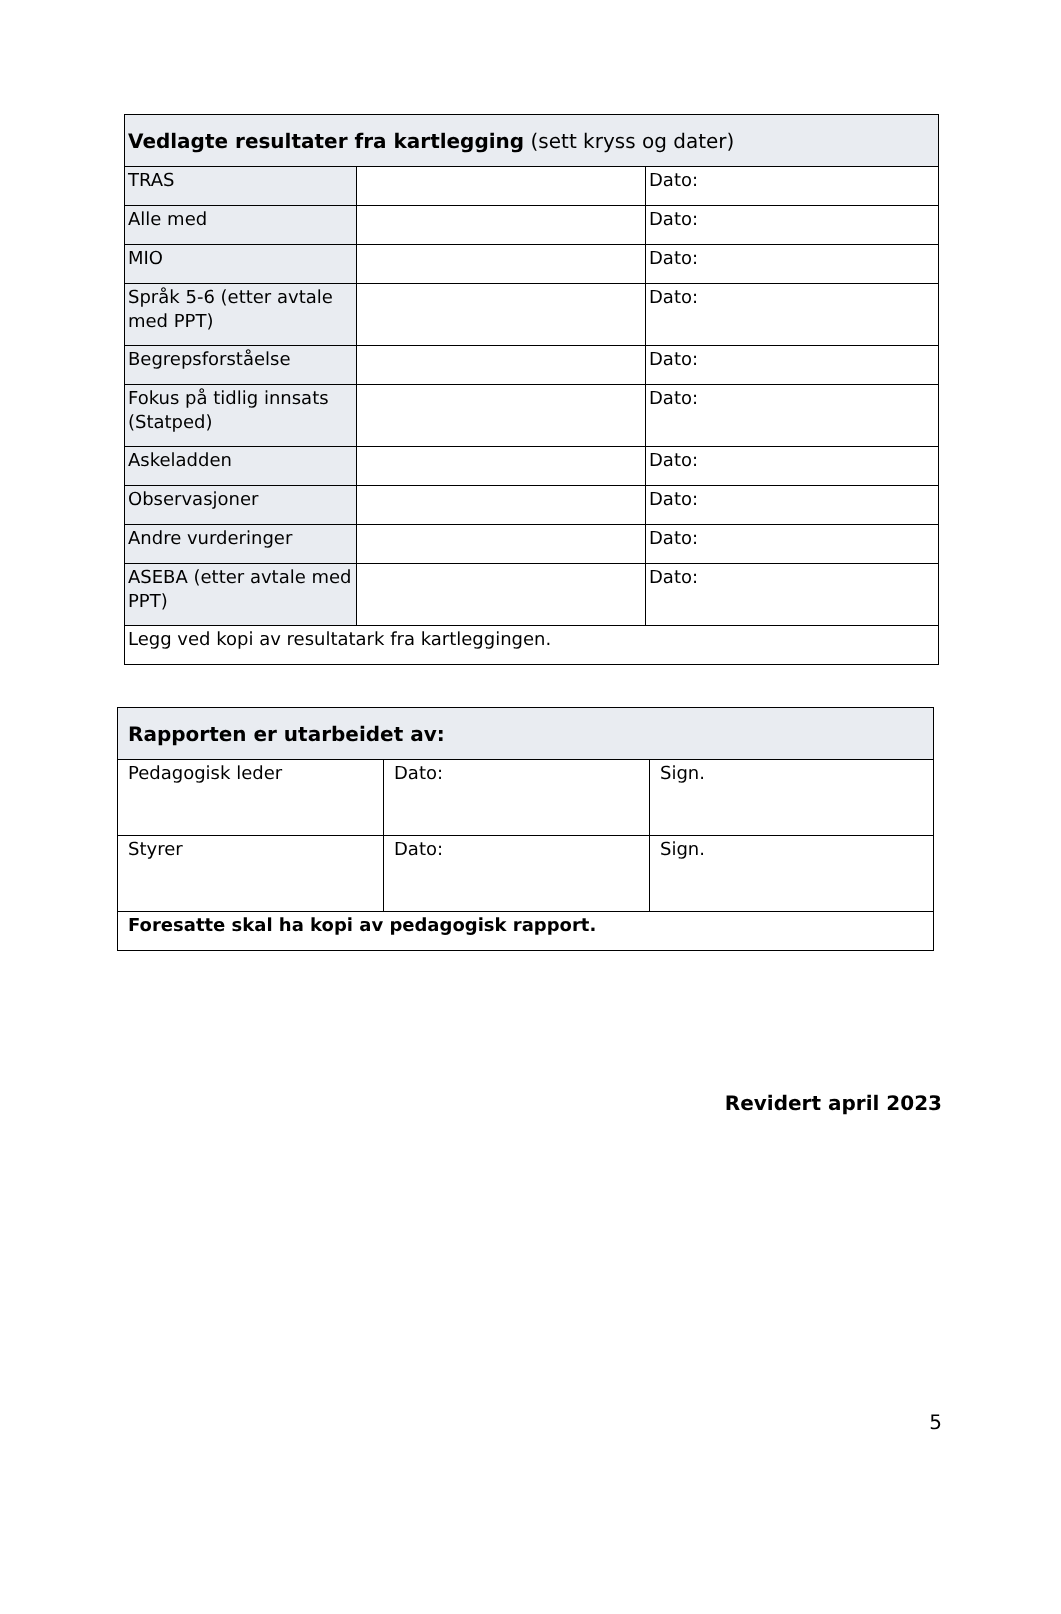| Vedlagte resultater fra kartlegging (sett kryss og dater) | | |
| TRAS | | Dato: |
| Alle med | | Dato: |
| MIO | | Dato: |
| Språk 5-6 (etter avtale med PPT) | | Dato: |
| Begrepsforståelse | | Dato: |
| Fokus på tidlig innsats (Statped) | | Dato: |
| Askeladden | | Dato: |
| Observasjoner | | Dato: |
| Andre vurderinger | | Dato: |
| ASEBA (etter avtale med PPT) | | Dato: |
| Legg ved kopi av resultatark fra kartleggingen. | | |
| Rapporten er utarbeidet av: | | |
| Pedagogisk leder | Dato: | Sign. |
| Styrer | Dato: | Sign. |
| Foresatte skal ha kopi av pedagogisk rapport. | | |
Revidert april 2023
5